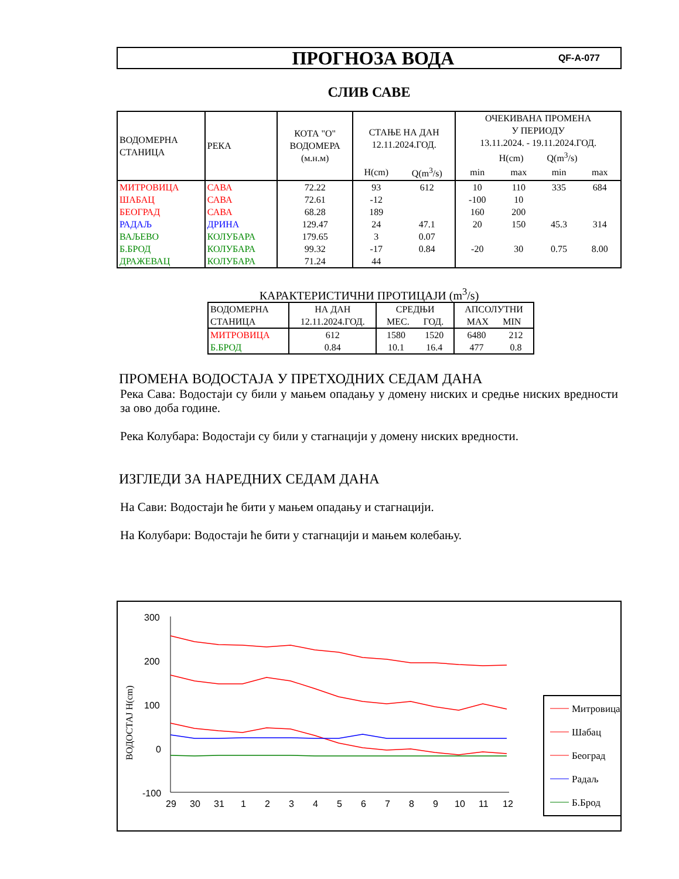ПРОГНОЗА ВОДА
QF-A-077
СЛИВ САВЕ
| ВОДОМЕРНА СТАНИЦА | РЕКА | КОТА "О" ВОДОМЕРА (м.н.м) | СТАЊЕ НА ДАН 12.11.2024.ГОД. | | ОЧЕКИВАНА ПРОМЕНА У ПЕРИОДУ 13.11.2024. - 19.11.2024.ГОД. H(cm) Q(m<sup>3</sup>/s) | | | |
| --- | --- | --- | --- | --- | --- | --- | --- | --- |
| | | | H(cm) | Q(m<sup>3</sup>/s) | min | max | min | max |
| МИТРОВИЦА | САВА | 72.22 | 93 | 612 | 10 | 110 | 335 | 684 |
| ШАБАЦ | САВА | 72.61 | -12 | | -100 | 10 | | |
| БЕОГРАД | САВА | 68.28 | 189 | | 160 | 200 | | |
| РАДАЉ | ДРИНА | 129.47 | 24 | 47.1 | 20 | 150 | 45.3 | 314 |
| ВАЉЕВО | КОЛУБАРА | 179.65 | 3 | 0.07 | | | | |
| Б.БРОД | КОЛУБАРА | 99.32 | -17 | 0.84 | -20 | 30 | 0.75 | 8.00 |
| ДРАЖЕВАЦ | КОЛУБАРА | 71.24 | 44 | | | | | |
КАРАКТЕРИСТИЧНИ ПРОТИЦАЈИ (m<sup>3</sup>/s)
| ВОДОМЕРНА СТАНИЦА | НА ДАН 12.11.2024.ГОД. | СРЕДЊИ МЕС. ГОД. | | АПСОЛУТНИ MAX MIN | |
| --- | --- | --- | --- | --- | --- |
| МИТРОВИЦА | 612 | 1580 | 1520 | 6480 | 212 |
| Б.БРОД | 0.84 | 10.1 | 16.4 | 477 | 0.8 |
ПРОМЕНА ВОДОСТАЈА У ПРЕТХОДНИХ СЕДАМ ДАНА
Река Сава: Водостаји су били у мањем опадању у домену ниских и средње ниских вредности за ово доба године.
Река Колубара: Водостаји су били у стагнацији у домену ниских вредности.
ИЗГЛЕДИ ЗА НАРЕДНИХ СЕДАМ ДАНА
На Сави: Водостаји ће бити у мањем опадању и стагнацији.
На Колубари: Водостаји ће бити у стагнацији и мањем колебању.
ВОДОСТАЈ H(cm)
300
200
100
0
-100
29
30
31
1
2
3
4
5
6
7
8
9
10
11
12
Митровица
Шабац
Београд
Радаљ
Б.Брод